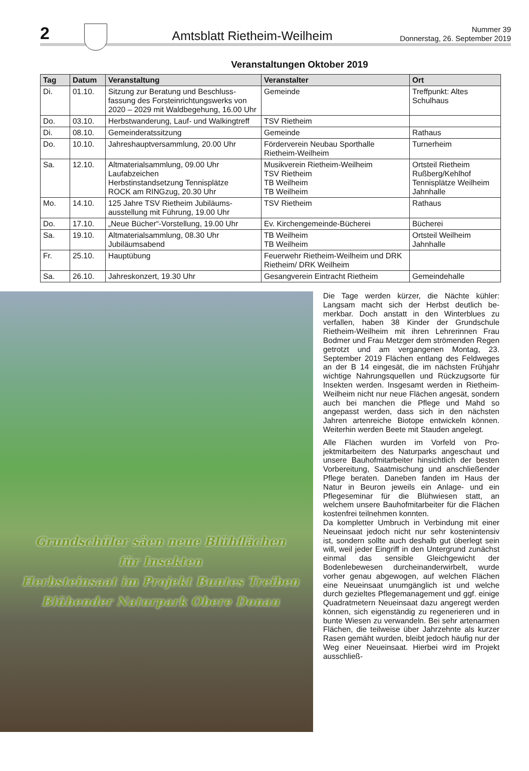2
Amtsblatt Rietheim-Weilheim Nummer 39
Donnerstag, 26. September 2019
Veranstaltungen Oktober 2019
| Tag | Datum | Veranstaltung | Veranstalter | Ort |
| --- | --- | --- | --- | --- |
| Di. | 01.10. | Sitzung zur Beratung und Beschluss­fassung des Forsteinrichtungswerks von 2020 – 2029 mit Waldbegehung, 16.00 Uhr | Gemeinde | Treffpunkt: Altes Schulhaus |
| Do. | 03.10. | Herbstwanderung, Lauf- und Walkingtreff | TSV Rietheim | |
| Di. | 08.10. | Gemeinderatssitzung | Gemeinde | Rathaus |
| Do. | 10.10. | Jahreshauptversammlung, 20.00 Uhr | Förderverein Neubau Sporthalle Rietheim-Weilheim | Turnerheim |
| Sa. | 12.10. | Altmaterialsammlung, 09.00 Uhr Laufabzeichen Herbstinstandsetzung Tennisplätze ROCK am RINGzug, 20.30 Uhr | Musikverein Rietheim-Weilheim TSV Rietheim TB Weilheim TB Weilheim | Ortsteil Rietheim Rußberg/Kehlhof Tennisplätze Weilheim Jahnhalle |
| Mo. | 14.10. | 125 Jahre TSV Rietheim Jubiläums­ausstellung mit Führung, 19.00 Uhr | TSV Rietheim | Rathaus |
| Do. | 17.10. | „Neue Bücher“-Vorstellung, 19.00 Uhr | Ev. Kirchengemeinde-Bücherei | Bücherei |
| Sa. | 19.10. | Altmaterialsammlung, 08.30 Uhr Jubiläumsabend | TB Weilheim TB Weilheim | Ortsteil Weilheim Jahnhalle |
| Fr. | 25.10. | Hauptübung | Feuerwehr Rietheim-Weilheim und DRK Rietheim/ DRK Weilheim | |
| Sa. | 26.10. | Jahreskonzert, 19.30 Uhr | Gesangverein Eintracht Rietheim | Gemeindehalle |
Grundschüler säen neue Blühflächen
für Insekten
Herbsteinsaat im Projekt Buntes Treiben
Blühender Naturpark Obere Donau
Die Tage werden kürzer, die Nächte kühler: Langsam macht sich der Herbst deutlich be­merkbar. Doch anstatt in den Winterblues zu verfallen, haben 38 Kinder der Grundschule Rietheim-Weilheim mit ihren Lehrerinnen Frau Bodmer und Frau Metzger dem strömenden Regen getrotzt und am vergangenen Mon­tag, 23. September 2019 Flächen entlang des Feldweges an der B 14 eingesät, die im nächsten Frühjahr wichtige Nahrungsquellen und Rückzugsorte für Insekten werden. Ins­gesamt werden in Rietheim-Weilheim nicht nur neue Flächen angesät, sondern auch bei manchen die Pflege und Mahd so angepasst werden, dass sich in den nächsten Jahren artenreiche Biotope entwickeln können. Wei­terhin werden Beete mit Stauden angelegt.
Alle Flächen wurden im Vorfeld von Pro­jektmitarbeitern des Naturparks angeschaut und unsere Bauhofmitarbeiter hinsichtlich der besten Vorbereitung, Saatmischung und an­schließender Pflege beraten. Daneben fanden im Haus der Natur in Beuron jeweils ein Anlage- und ein Pflegeseminar für die Blüh­wiesen statt, an welchem unsere Bauhofmit­arbeiter für die Flächen kostenfrei teilnehmen konnten.
Da kompletter Umbruch in Verbindung mit einer Neueinsaat jedoch nicht nur sehr kos­tenintensiv ist, sondern sollte auch deshalb gut überlegt sein will, weil jeder Eingriff in den Untergrund zunächst einmal das sensib­le Gleichgewicht der Bodenlebewesen durch­einanderwirbelt, wurde vorher genau abge­wogen, auf welchen Flächen eine Neueinsaat unumgänglich ist und welche durch gezieltes Pflegemanagement und ggf. einige Quadrat­metern Neueinsaat dazu angeregt werden können, sich eigenständig zu regenerieren und in bunte Wiesen zu verwandeln. Bei sehr artenarmen Flächen, die teilweise über Jahrzehnte als kurzer Rasen gemäht wurden, bleibt jedoch häufig nur der Weg einer Neu­einsaat. Hierbei wird im Projekt ausschließ-